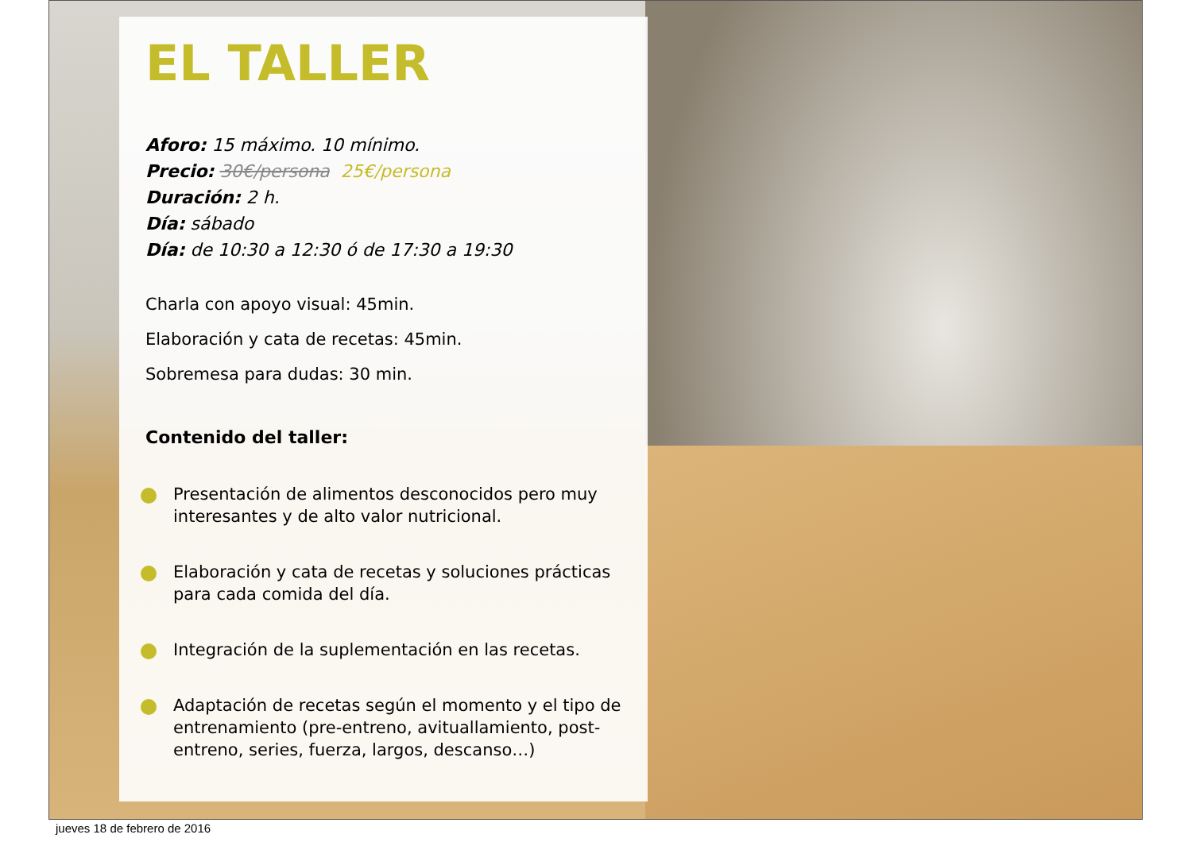EL TALLER
Aforo: 15 máximo. 10 mínimo.
Precio: 30€/persona 25€/persona
Duración: 2 h.
Día: sábado
Día: de 10:30 a 12:30 ó de 17:30 a 19:30
Charla con apoyo visual: 45min.
Elaboración y cata de recetas: 45min.
Sobremesa para dudas: 30 min.
Contenido del taller:
Presentación de alimentos desconocidos pero muy interesantes y de alto valor nutricional.
Elaboración y cata de recetas y soluciones prácticas para cada comida del día.
Integración de la suplementación en las recetas.
Adaptación de recetas según el momento y el tipo de entrenamiento (pre-entreno, avituallamiento, post-entreno, series, fuerza, largos, descanso…)
jueves 18 de febrero de 2016